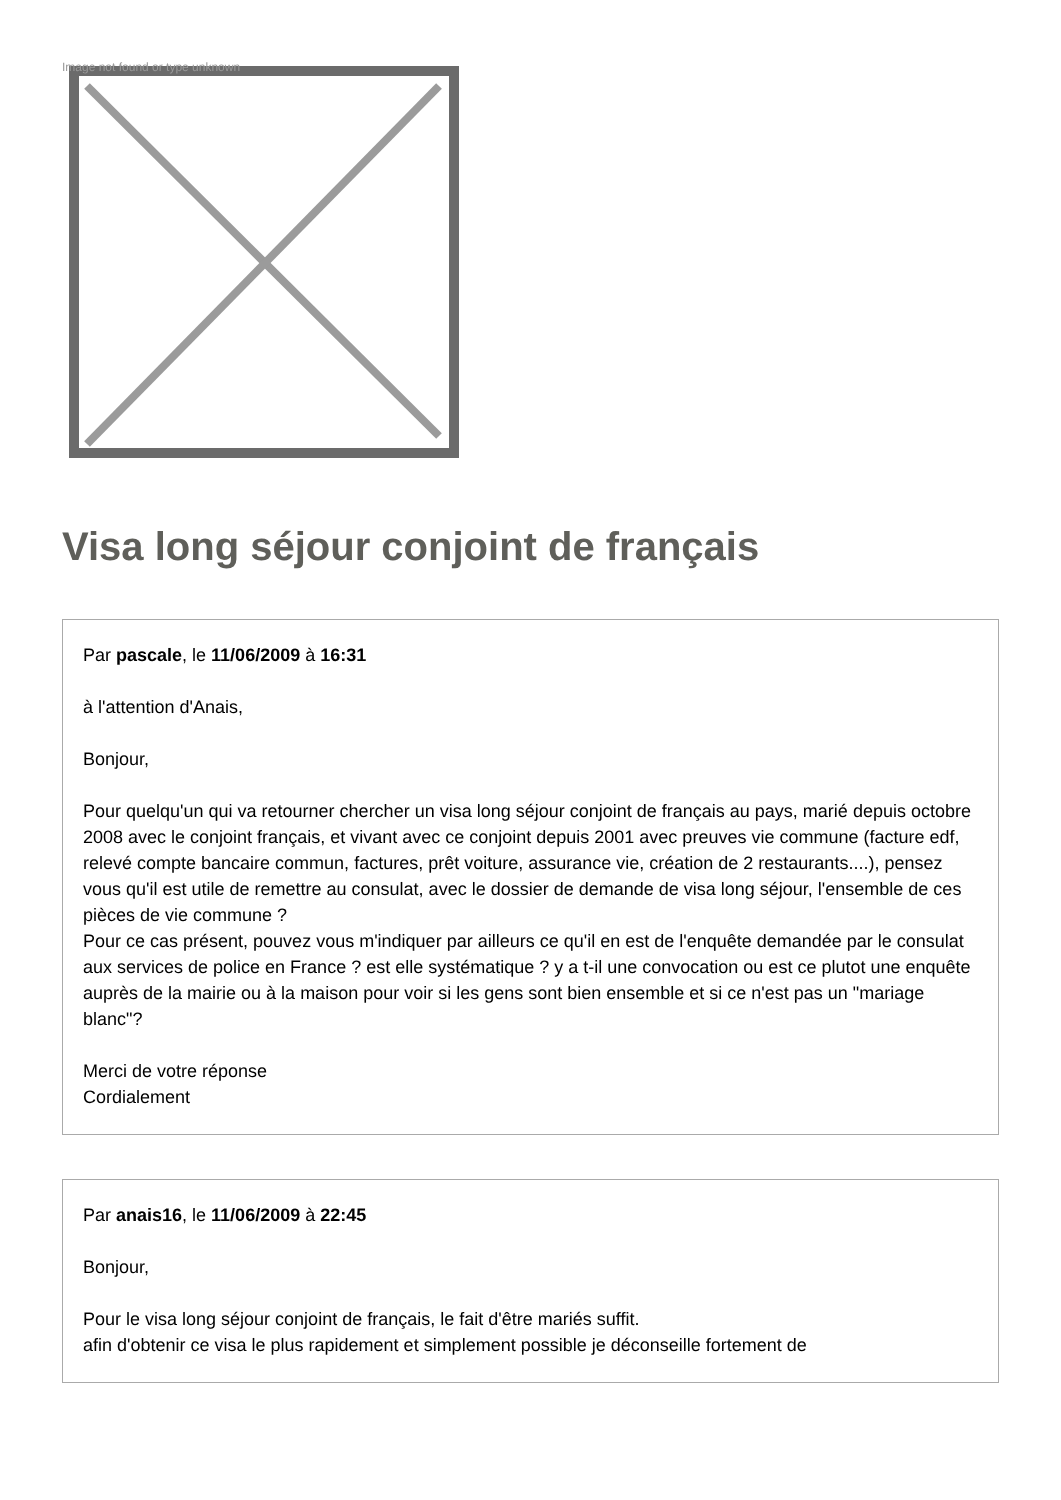Image not found or type unknown
Visa long séjour conjoint de français
Par pascale, le 11/06/2009 à 16:31
à l'attention d'Anais,
Bonjour,
Pour quelqu'un qui va retourner chercher un visa long séjour conjoint de français au pays, marié depuis octobre 2008 avec le conjoint français, et vivant avec ce conjoint depuis 2001 avec preuves vie commune (facture edf, relevé compte bancaire commun, factures, prêt voiture, assurance vie, création de 2 restaurants....), pensez vous qu'il est utile de remettre au consulat, avec le dossier de demande de visa long séjour, l'ensemble de ces pièces de vie commune ?
Pour ce cas présent, pouvez vous m'indiquer par ailleurs ce qu'il en est de l'enquête demandée par le consulat aux services de police en France ? est elle systématique ? y a t-il une convocation ou est ce plutot une enquête auprès de la mairie ou à la maison pour voir si les gens sont bien ensemble et si ce n'est pas un "mariage blanc"?
Merci de votre réponse
Cordialement
Par anais16, le 11/06/2009 à 22:45
Bonjour,
Pour le visa long séjour conjoint de français, le fait d'être mariés suffit.
afin d'obtenir ce visa le plus rapidement et simplement possible je déconseille fortement de